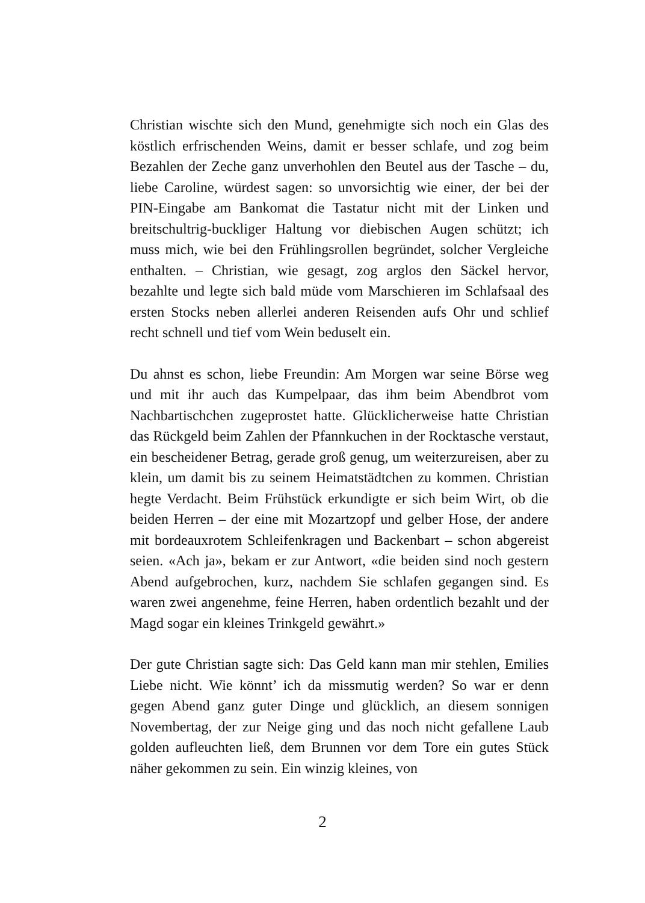Christian wischte sich den Mund, genehmigte sich noch ein Glas des köstlich erfrischenden Weins, damit er besser schlafe, und zog beim Bezahlen der Zeche ganz unverhohlen den Beutel aus der Tasche – du, liebe Caroline, würdest sagen: so unvorsichtig wie einer, der bei der PIN-Eingabe am Bankomat die Tastatur nicht mit der Linken und breitschultrig-buckliger Haltung vor diebischen Augen schützt; ich muss mich, wie bei den Frühlingsrollen begründet, solcher Vergleiche enthalten. – Christian, wie gesagt, zog arglos den Säckel hervor, bezahlte und legte sich bald müde vom Marschieren im Schlafsaal des ersten Stocks neben allerlei anderen Reisenden aufs Ohr und schlief recht schnell und tief vom Wein beduselt ein.
Du ahnst es schon, liebe Freundin: Am Morgen war seine Börse weg und mit ihr auch das Kumpelpaar, das ihm beim Abendbrot vom Nachbartischchen zugeprostet hatte. Glücklicherweise hatte Christian das Rückgeld beim Zahlen der Pfannkuchen in der Rocktasche verstaut, ein bescheidener Betrag, gerade groß genug, um weiterzureisen, aber zu klein, um damit bis zu seinem Heimatstädtchen zu kommen. Christian hegte Verdacht. Beim Frühstück erkundigte er sich beim Wirt, ob die beiden Herren – der eine mit Mozartzopf und gelber Hose, der andere mit bordeauxrotem Schleifenkragen und Backenbart – schon abgereist seien. «Ach ja», bekam er zur Antwort, «die beiden sind noch gestern Abend aufgebrochen, kurz, nachdem Sie schlafen gegangen sind. Es waren zwei angenehme, feine Herren, haben ordentlich bezahlt und der Magd sogar ein kleines Trinkgeld gewährt.»
Der gute Christian sagte sich: Das Geld kann man mir stehlen, Emilies Liebe nicht. Wie könnt’ ich da missmutig werden? So war er denn gegen Abend ganz guter Dinge und glücklich, an diesem sonnigen Novembertag, der zur Neige ging und das noch nicht gefallene Laub golden aufleuchten ließ, dem Brunnen vor dem Tore ein gutes Stück näher gekommen zu sein. Ein winzig kleines, von
2